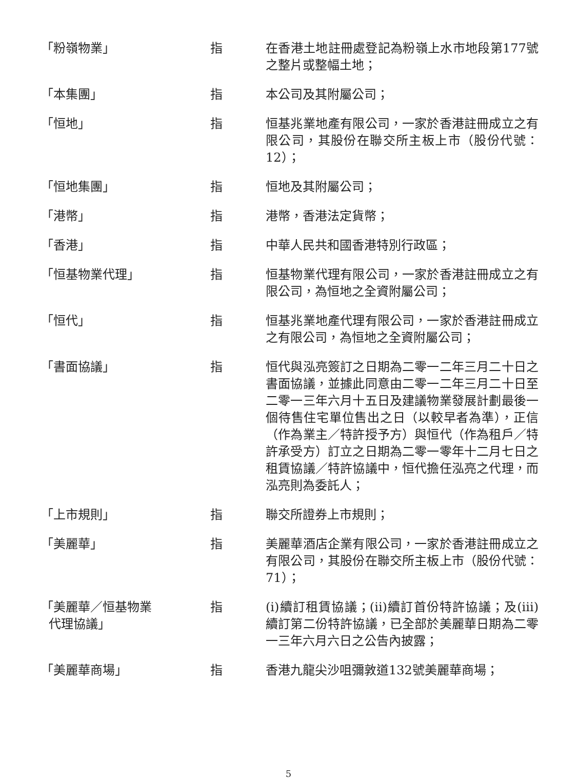| 「粉嶺物業」 | 指 | 在香港土地註冊處登記為粉嶺上水市地段第177號之整片或整幅土地； |
| 「本集團」 | 指 | 本公司及其附屬公司； |
| 「恒地」 | 指 | 恒基兆業地產有限公司，一家於香港註冊成立之有限公司，其股份在聯交所主板上市（股份代號：12）； |
| 「恒地集團」 | 指 | 恒地及其附屬公司； |
| 「港幣」 | 指 | 港幣，香港法定貨幣； |
| 「香港」 | 指 | 中華人民共和國香港特別行政區； |
| 「恒基物業代理」 | 指 | 恒基物業代理有限公司，一家於香港註冊成立之有限公司，為恒地之全資附屬公司； |
| 「恒代」 | 指 | 恒基兆業地產代理有限公司，一家於香港註冊成立之有限公司，為恒地之全資附屬公司； |
| 「書面協議」 | 指 | 恒代與泓亮簽訂之日期為二零一二年三月二十日之書面協議，並據此同意由二零一二年三月二十日至二零一三年六月十五日及建議物業發展計劃最後一個待售住宅單位售出之日（以較早者為準），正信（作為業主／特許授予方）與恒代（作為租戶／特許承受方）訂立之日期為二零一零年十二月七日之租賃協議／特許協議中，恒代擔任泓亮之代理，而泓亮則為委託人； |
| 「上市規則」 | 指 | 聯交所證券上市規則； |
| 「美麗華」 | 指 | 美麗華酒店企業有限公司，一家於香港註冊成立之有限公司，其股份在聯交所主板上市（股份代號：71）； |
| 「美麗華／恒基物業 代理協議」 | 指 | (i)續訂租賃協議；(ii)續訂首份特許協議；及(iii)續訂第二份特許協議，已全部於美麗華日期為二零一三年六月六日之公告內披露； |
| 「美麗華商場」 | 指 | 香港九龍尖沙咀彌敦道132號美麗華商場； |
5